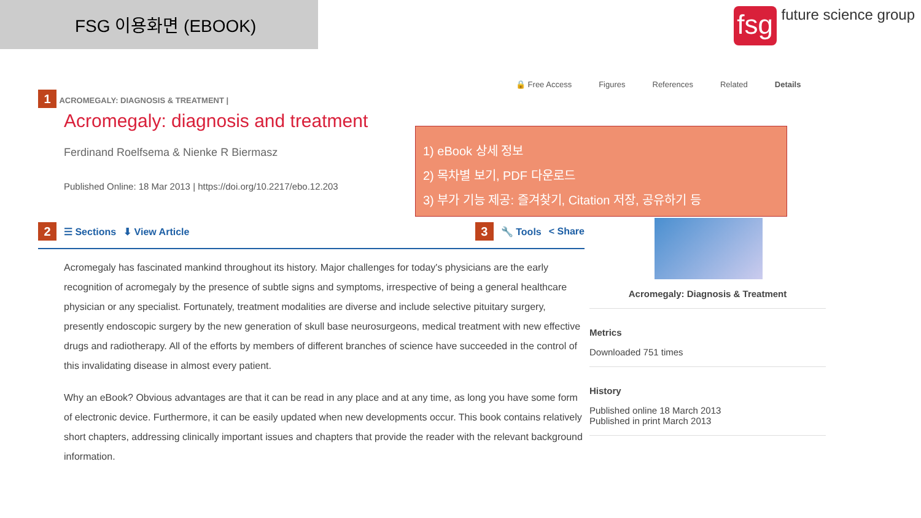FSG 이용화면 (EBOOK)
fsg
future science group
🔒 Free Access Figures References Related Details
1 ACROMEGALY: DIAGNOSIS & TREATMENT |
Acromegaly: diagnosis and treatment
Ferdinand Roelfsema & Nienke R Biermasz
Published Online: 18 Mar 2013 | https://doi.org/10.2217/ebo.12.203
2 ☰ Sections ⬇ View Article 3 🔧 Tools < Share
Acromegaly has fascinated mankind throughout its history. Major challenges for today's physicians are the early recognition of acromegaly by the presence of subtle signs and symptoms, irrespective of being a general healthcare physician or any specialist. Fortunately, treatment modalities are diverse and include selective pituitary surgery, presently endoscopic surgery by the new generation of skull base neurosurgeons, medical treatment with new effective drugs and radiotherapy. All of the efforts by members of different branches of science have succeeded in the control of this invalidating disease in almost every patient.
Why an eBook? Obvious advantages are that it can be read in any place and at any time, as long you have some form of electronic device. Furthermore, it can be easily updated when new developments occur. This book contains relatively short chapters, addressing clinically important issues and chapters that provide the reader with the relevant background information.
1) eBook 상세 정보
2) 목차별 보기, PDF 다운로드
3) 부가 기능 제공: 즐겨찾기, Citation 저장, 공유하기 등
Acromegaly: Diagnosis & Treatment
Metrics
Downloaded 751 times
History
Published online 18 March 2013
Published in print March 2013